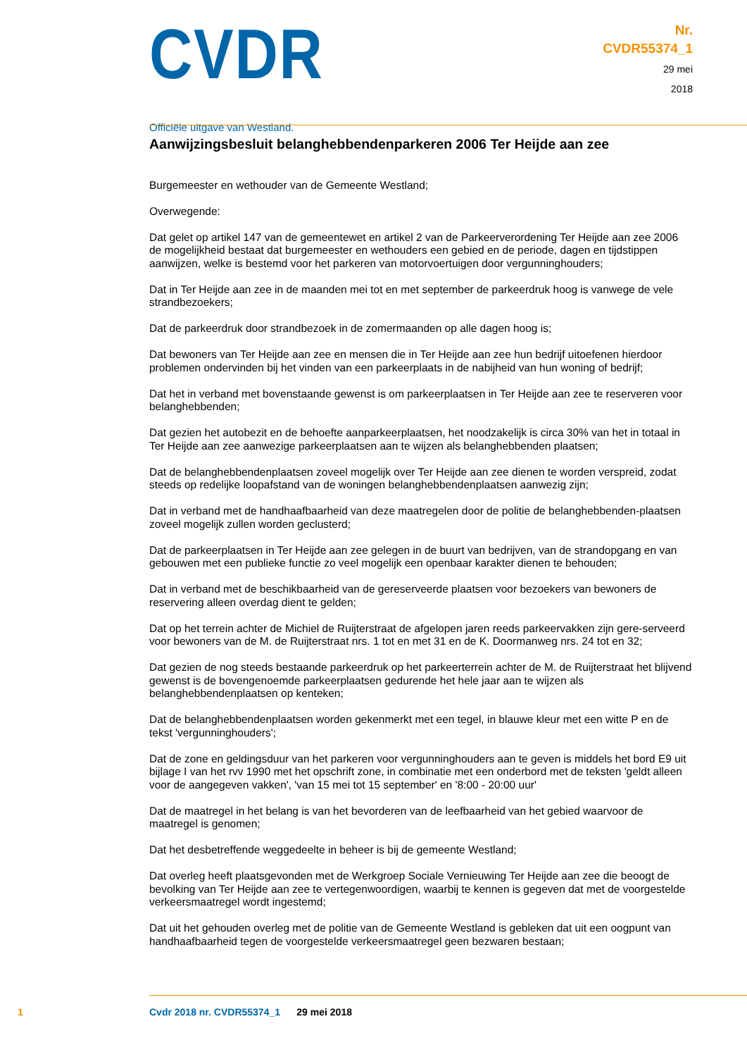CVDR
Officiële uitgave van Westland.
Nr.
CVDR55374_1
29 mei
2018
Aanwijzingsbesluit belanghebbendenparkeren 2006 Ter Heijde aan zee
Burgemeester en wethouder van de Gemeente Westland;
Overwegende:
Dat gelet op artikel 147 van de gemeentewet en artikel 2 van de Parkeerverordening Ter Heijde aan zee 2006 de mogelijkheid bestaat dat burgemeester en wethouders een gebied en de periode, dagen en tijdstippen aanwijzen, welke is bestemd voor het parkeren van motorvoertuigen door vergunninghouders;
Dat in Ter Heijde aan zee in de maanden mei tot en met september de parkeerdruk hoog is vanwege de vele strandbezoekers;
Dat de parkeerdruk door strandbezoek in de zomermaanden op alle dagen hoog is;
Dat bewoners van Ter Heijde aan zee en mensen die in Ter Heijde aan zee hun bedrijf uitoefenen hierdoor problemen ondervinden bij het vinden van een parkeerplaats in de nabijheid van hun woning of bedrijf;
Dat het in verband met bovenstaande gewenst is om parkeerplaatsen in Ter Heijde aan zee te reserveren voor belanghebbenden;
Dat gezien het autobezit en de behoefte aanparkeerplaatsen, het noodzakelijk is circa 30% van het in totaal in Ter Heijde aan zee aanwezige parkeerplaatsen aan te wijzen als belanghebbenden plaatsen;
Dat de belanghebbendenplaatsen zoveel mogelijk over Ter Heijde aan zee dienen te worden verspreid, zodat steeds op redelijke loopafstand van de woningen belanghebbendenplaatsen aanwezig zijn;
Dat in verband met de handhaafbaarheid van deze maatregelen door de politie de belanghebbenden-plaatsen zoveel mogelijk zullen worden geclusterd;
Dat de parkeerplaatsen in Ter Heijde aan zee gelegen in de buurt van bedrijven, van de strandopgang en van gebouwen met een publieke functie zo veel mogelijk een openbaar karakter dienen te behouden;
Dat in verband met de beschikbaarheid van de gereserveerde plaatsen voor bezoekers van bewoners de reservering alleen overdag dient te gelden;
Dat op het terrein achter de Michiel de Ruijterstraat de afgelopen jaren reeds parkeervakken zijn gere-serveerd voor bewoners van de M. de Ruijterstraat nrs. 1 tot en met 31 en de K. Doormanweg nrs. 24 tot en 32;
Dat gezien de nog steeds bestaande parkeerdruk op het parkeerterrein achter de M. de Ruijterstraat het blijvend gewenst is de bovengenoemde parkeerplaatsen gedurende het hele jaar aan te wijzen als belanghebbendenplaatsen op kenteken;
Dat de belanghebbendenplaatsen worden gekenmerkt met een tegel, in blauwe kleur met een witte P en de tekst 'vergunninghouders';
Dat de zone en geldingsduur van het parkeren voor vergunninghouders aan te geven is middels het bord E9 uit bijlage I van het rvv 1990 met het opschrift zone, in combinatie met een onderbord met de teksten 'geldt alleen voor de aangegeven vakken', 'van 15 mei tot 15 september' en '8:00 - 20:00 uur'
Dat de maatregel in het belang is van het bevorderen van de leefbaarheid van het gebied waarvoor de maatregel is genomen;
Dat het desbetreffende weggedeelte in beheer is bij de gemeente Westland;
Dat overleg heeft plaatsgevonden met de Werkgroep Sociale Vernieuwing Ter Heijde aan zee die beoogt de bevolking van Ter Heijde aan zee te vertegenwoordigen, waarbij te kennen is gegeven dat met de voorgestelde verkeersmaatregel wordt ingestemd;
Dat uit het gehouden overleg met de politie van de Gemeente Westland is gebleken dat uit een oogpunt van handhaafbaarheid tegen de voorgestelde verkeersmaatregel geen bezwaren bestaan;
1 Cvdr 2018 nr. CVDR55374_1 29 mei 2018